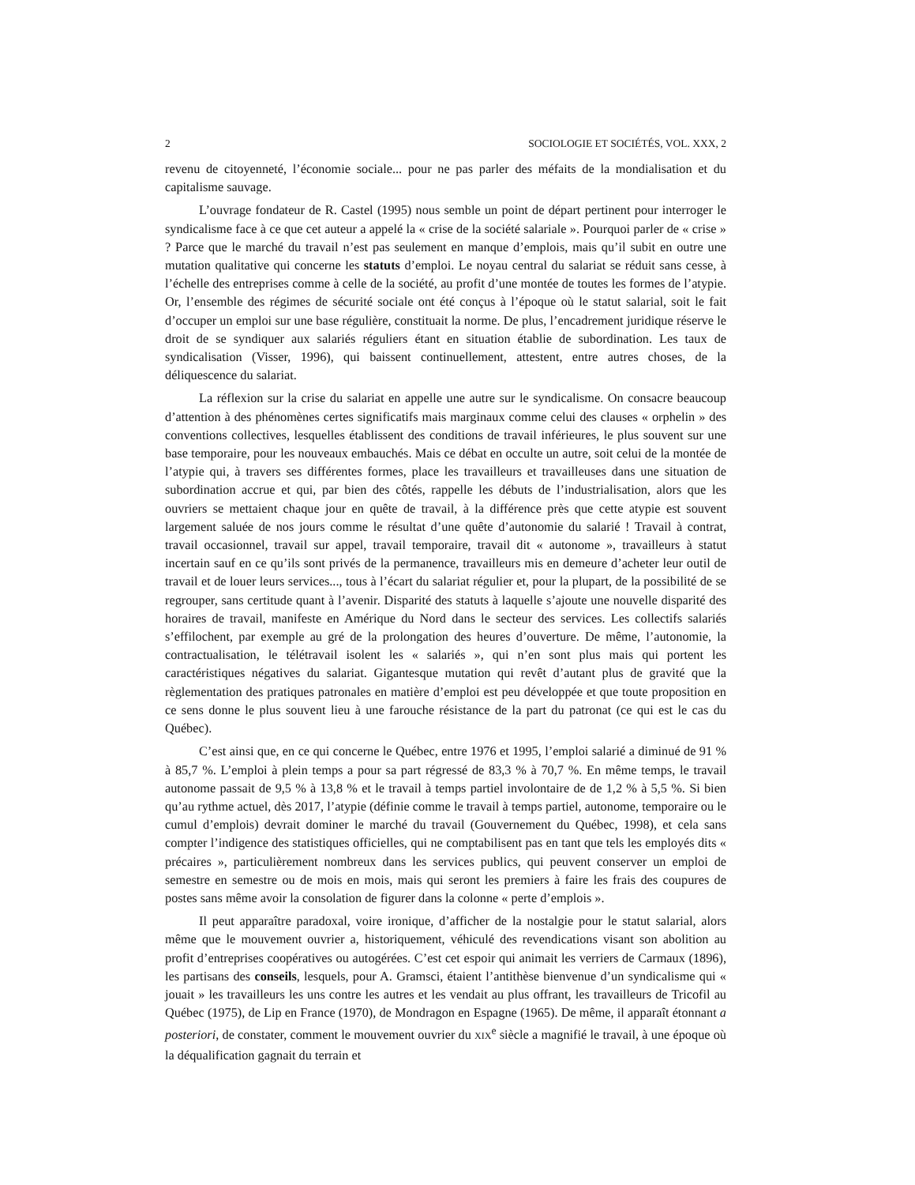2 SOCIOLOGIE ET SOCIÉTÉS, VOL. XXX, 2
revenu de citoyenneté, l’économie sociale... pour ne pas parler des méfaits de la mondialisation et du capitalisme sauvage.
L’ouvrage fondateur de R. Castel (1995) nous semble un point de départ pertinent pour interroger le syndicalisme face à ce que cet auteur a appelé la « crise de la société salariale ». Pourquoi parler de « crise » ? Parce que le marché du travail n’est pas seulement en manque d’emplois, mais qu’il subit en outre une mutation qualitative qui concerne les statuts d’emploi. Le noyau central du salariat se réduit sans cesse, à l’échelle des entreprises comme à celle de la société, au profit d’une montée de toutes les formes de l’atypie. Or, l’ensemble des régimes de sécurité sociale ont été conçus à l’époque où le statut salarial, soit le fait d’occuper un emploi sur une base régulière, constituait la norme. De plus, l’encadrement juridique réserve le droit de se syndiquer aux salariés réguliers étant en situation établie de subordination. Les taux de syndicalisation (Visser, 1996), qui baissent continuellement, attestent, entre autres choses, de la déliquescence du salariat.
La réflexion sur la crise du salariat en appelle une autre sur le syndicalisme. On consacre beaucoup d’attention à des phénomènes certes significatifs mais marginaux comme celui des clauses « orphelin » des conventions collectives, lesquelles établissent des conditions de travail inférieures, le plus souvent sur une base temporaire, pour les nouveaux embauchés. Mais ce débat en occulte un autre, soit celui de la montée de l’atypie qui, à travers ses différentes formes, place les travailleurs et travailleuses dans une situation de subordination accrue et qui, par bien des côtés, rappelle les débuts de l’industrialisation, alors que les ouvriers se mettaient chaque jour en quête de travail, à la différence près que cette atypie est souvent largement saluée de nos jours comme le résultat d’une quête d’autonomie du salarié ! Travail à contrat, travail occasionnel, travail sur appel, travail temporaire, travail dit « autonome », travailleurs à statut incertain sauf en ce qu’ils sont privés de la permanence, travailleurs mis en demeure d’acheter leur outil de travail et de louer leurs services..., tous à l’écart du salariat régulier et, pour la plupart, de la possibilité de se regrouper, sans certitude quant à l’avenir. Disparité des statuts à laquelle s’ajoute une nouvelle disparité des horaires de travail, manifeste en Amérique du Nord dans le secteur des services. Les collectifs salariés s’effilochent, par exemple au gré de la prolongation des heures d’ouverture. De même, l’autonomie, la contractualisation, le télétravail isolent les « salariés », qui n’en sont plus mais qui portent les caractéristiques négatives du salariat. Gigantesque mutation qui revêt d’autant plus de gravité que la règlementation des pratiques patronales en matière d’emploi est peu développée et que toute proposition en ce sens donne le plus souvent lieu à une farouche résistance de la part du patronat (ce qui est le cas du Québec).
C’est ainsi que, en ce qui concerne le Québec, entre 1976 et 1995, l’emploi salarié a diminué de 91 % à 85,7 %. L’emploi à plein temps a pour sa part régressé de 83,3 % à 70,7 %. En même temps, le travail autonome passait de 9,5 % à 13,8 % et le travail à temps partiel involontaire de de 1,2 % à 5,5 %. Si bien qu’au rythme actuel, dès 2017, l’atypie (définie comme le travail à temps partiel, autonome, temporaire ou le cumul d’emplois) devrait dominer le marché du travail (Gouvernement du Québec, 1998), et cela sans compter l’indigence des statistiques officielles, qui ne comptabilisent pas en tant que tels les employés dits « précaires », particulièrement nombreux dans les services publics, qui peuvent conserver un emploi de semestre en semestre ou de mois en mois, mais qui seront les premiers à faire les frais des coupures de postes sans même avoir la consolation de figurer dans la colonne « perte d’emplois ».
Il peut apparaître paradoxal, voire ironique, d’afficher de la nostalgie pour le statut salarial, alors même que le mouvement ouvrier a, historiquement, véhiculé des revendications visant son abolition au profit d’entreprises coopératives ou autogérées. C’est cet espoir qui animait les verriers de Carmaux (1896), les partisans des conseils, lesquels, pour A. Gramsci, étaient l’antithèse bienvenue d’un syndicalisme qui « jouait » les travailleurs les uns contre les autres et les vendait au plus offrant, les travailleurs de Tricofil au Québec (1975), de Lip en France (1970), de Mondragon en Espagne (1965). De même, il apparaît étonnant a posteriori, de constater, comment le mouvement ouvrier du XIX<sup>e</sup> siècle a magnifié le travail, à une époque où la déqualification gagnait du terrain et